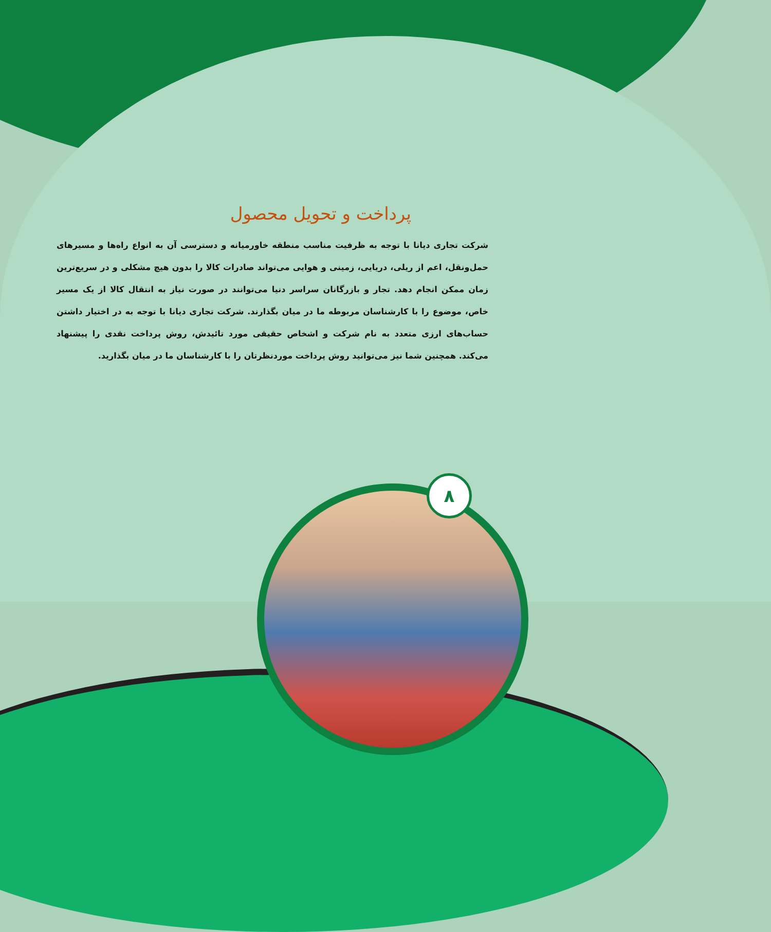پرداخت و تحویل محصول
شرکت تجاری دیانا با توجه به ظرفیت مناسب منطقه خاورمیانه و دسترسی آن به انواع راه‌ها و مسیرهای حمل‌ونقل، اعم از ریلی، دریایی، زمینی و هوایی می‌تواند صادرات کالا را بدون هیچ مشکلی و در سریع‌ترین زمان ممکن انجام دهد. تجار و بازرگانان سراسر دنیا می‌توانند در صورت نیاز به انتقال کالا از یک مسیر خاص، موضوع را با کارشناسان مربوطه ما در میان بگذارند. شرکت تجاری دیانا با توجه به در اختیار داشتن حساب‌های ارزی متعدد به نام شرکت و اشخاص حقیقی مورد تائیدش، روش پرداخت نقدی را پیشنهاد می‌کند. همچنین شما نیز می‌توانید روش پرداخت موردنظرتان را با کارشناسان ما در میان بگذارید.
۸